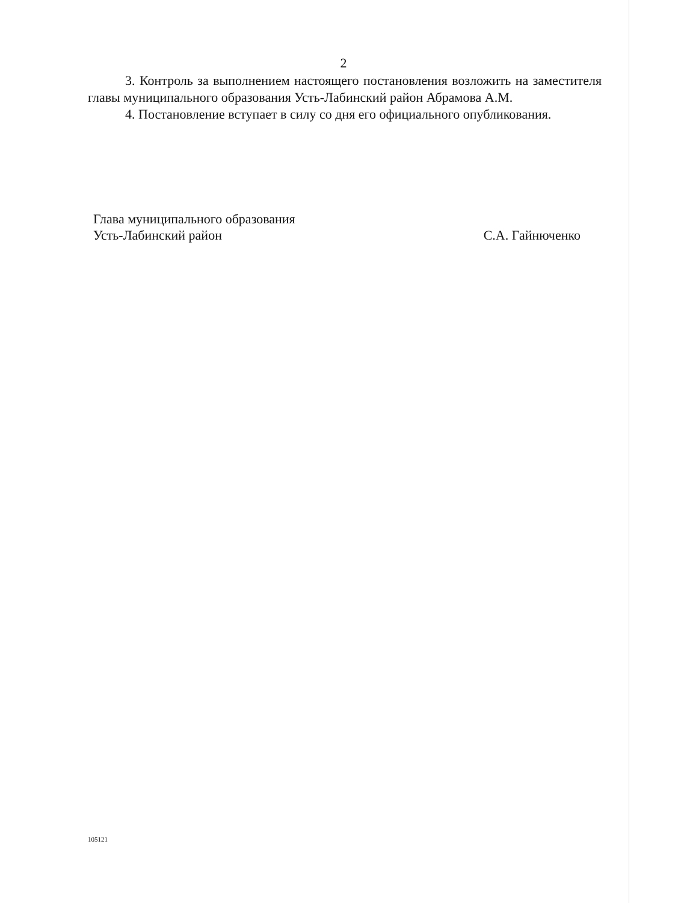2
3. Контроль за выполнением настоящего постановления возложить на заместителя главы муниципального образования Усть-Лабинский район Абрамова А.М.
4. Постановление вступает в силу со дня его официального опубликования.
Глава муниципального образования
Усть-Лабинский район
С.А. Гайнюченко
105121